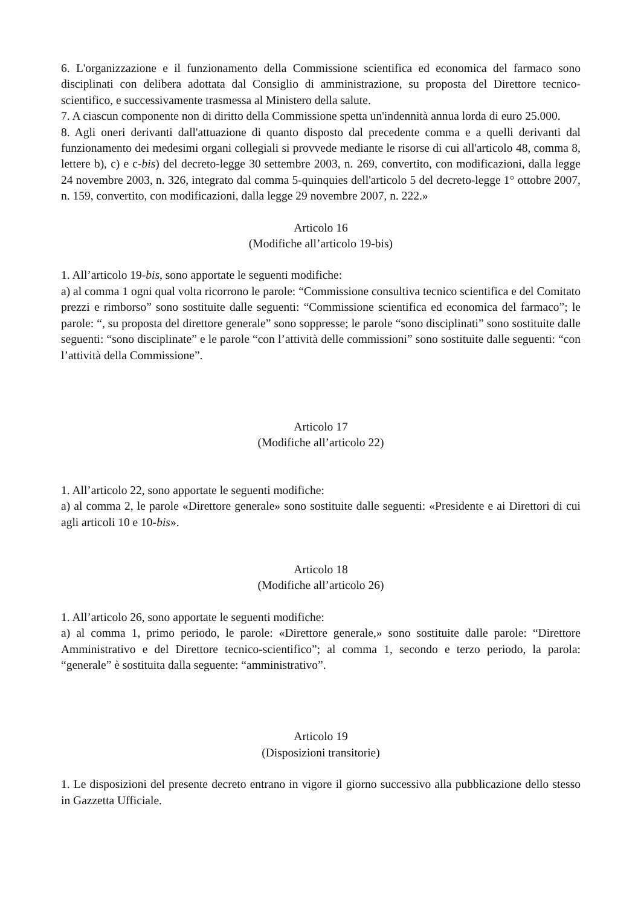6. L'organizzazione e il funzionamento della Commissione scientifica ed economica del farmaco sono disciplinati con delibera adottata dal Consiglio di amministrazione, su proposta del Direttore tecnico-scientifico, e successivamente trasmessa al Ministero della salute.
7. A ciascun componente non di diritto della Commissione spetta un'indennità annua lorda di euro 25.000.
8. Agli oneri derivanti dall'attuazione di quanto disposto dal precedente comma e a quelli derivanti dal funzionamento dei medesimi organi collegiali si provvede mediante le risorse di cui all'articolo 48, comma 8, lettere b), c) e c-bis) del decreto-legge 30 settembre 2003, n. 269, convertito, con modificazioni, dalla legge 24 novembre 2003, n. 326, integrato dal comma 5-quinquies dell'articolo 5 del decreto-legge 1° ottobre 2007, n. 159, convertito, con modificazioni, dalla legge 29 novembre 2007, n. 222.»
Articolo 16
(Modifiche all’articolo 19-bis)
1. All’articolo 19-bis, sono apportate le seguenti modifiche:
a) al comma 1 ogni qual volta ricorrono le parole: “Commissione consultiva tecnico scientifica e del Comitato prezzi e rimborso” sono sostituite dalle seguenti: “Commissione scientifica ed economica del farmaco”; le parole: “, su proposta del direttore generale” sono soppresse; le parole “sono disciplinati” sono sostituite dalle seguenti: “sono disciplinate” e le parole “con l’attività delle commissioni” sono sostituite dalle seguenti: “con l’attività della Commissione”.
Articolo 17
(Modifiche all’articolo 22)
1. All’articolo 22, sono apportate le seguenti modifiche:
a) al comma 2, le parole «Direttore generale» sono sostituite dalle seguenti: «Presidente e ai Direttori di cui agli articoli 10 e 10-bis».
Articolo 18
(Modifiche all’articolo 26)
1. All’articolo 26, sono apportate le seguenti modifiche:
a) al comma 1, primo periodo, le parole: «Direttore generale,» sono sostituite dalle parole: “Direttore Amministrativo e del Direttore tecnico-scientifico”; al comma 1, secondo e terzo periodo, la parola: “generale” è sostituita dalla seguente: “amministrativo”.
Articolo 19
(Disposizioni transitorie)
1. Le disposizioni del presente decreto entrano in vigore il giorno successivo alla pubblicazione dello stesso in Gazzetta Ufficiale.